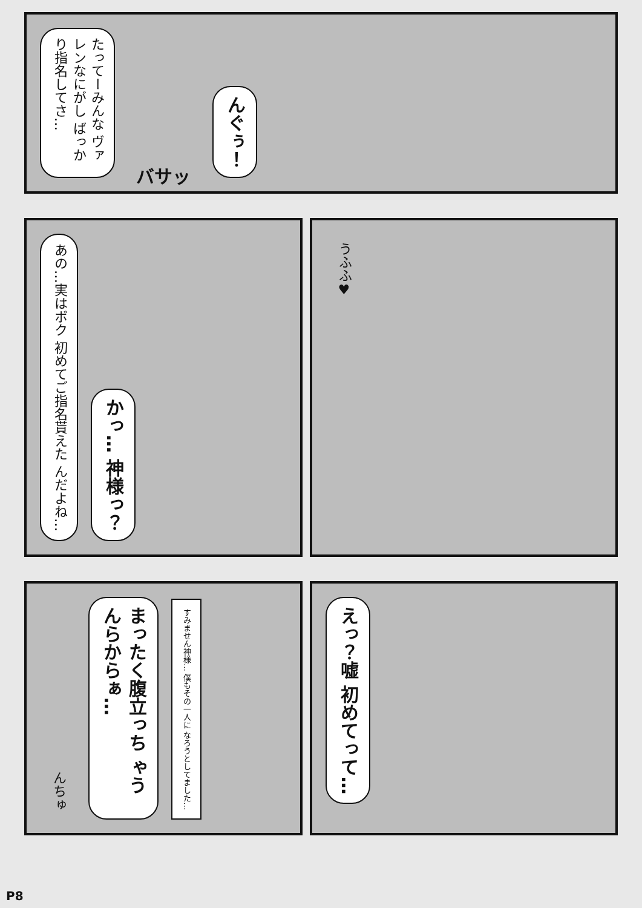たってーみんな ヴァレンなにがし ばっかり指名してさ… バサッ んぐぅ！
あの…実はボク 初めてご指名貰えた んだよね… かっ… 神様っ？
うふふ♥
んちゅ まったく腹立っち ゃうんらからぁ… すみません神様… 僕もその一人に なろうとしてました…
えっ？嘘 初めてって…
P8